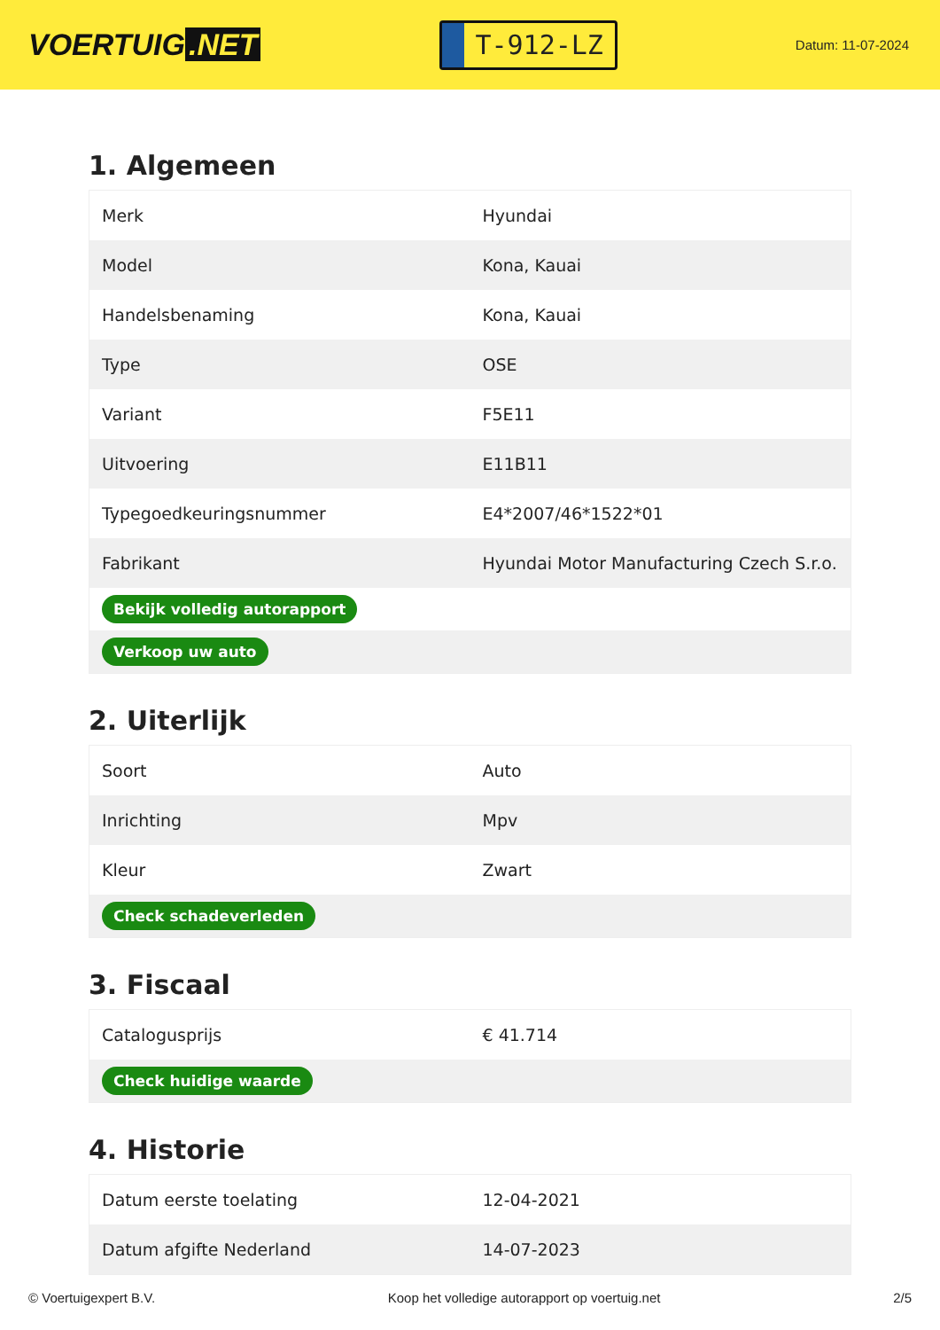VOERTUIG.NET
T-912-LZ
Datum: 11-07-2024
1. Algemeen
| Merk | Hyundai |
| Model | Kona, Kauai |
| Handelsbenaming | Kona, Kauai |
| Type | OSE |
| Variant | F5E11 |
| Uitvoering | E11B11 |
| Typegoedkeuringsnummer | E4*2007/46*1522*01 |
| Fabrikant | Hyundai Motor Manufacturing Czech S.r.o. |
| Bekijk volledig autorapport | |
| Verkoop uw auto | |
2. Uiterlijk
| Soort | Auto |
| Inrichting | Mpv |
| Kleur | Zwart |
| Check schadeverleden | |
3. Fiscaal
| Catalogusprijs | € 41.714 |
| Check huidige waarde | |
4. Historie
| Datum eerste toelating | 12-04-2021 |
| Datum afgifte Nederland | 14-07-2023 |
© Voertuigexpert B.V. Koop het volledige autorapport op voertuig.net 2/5